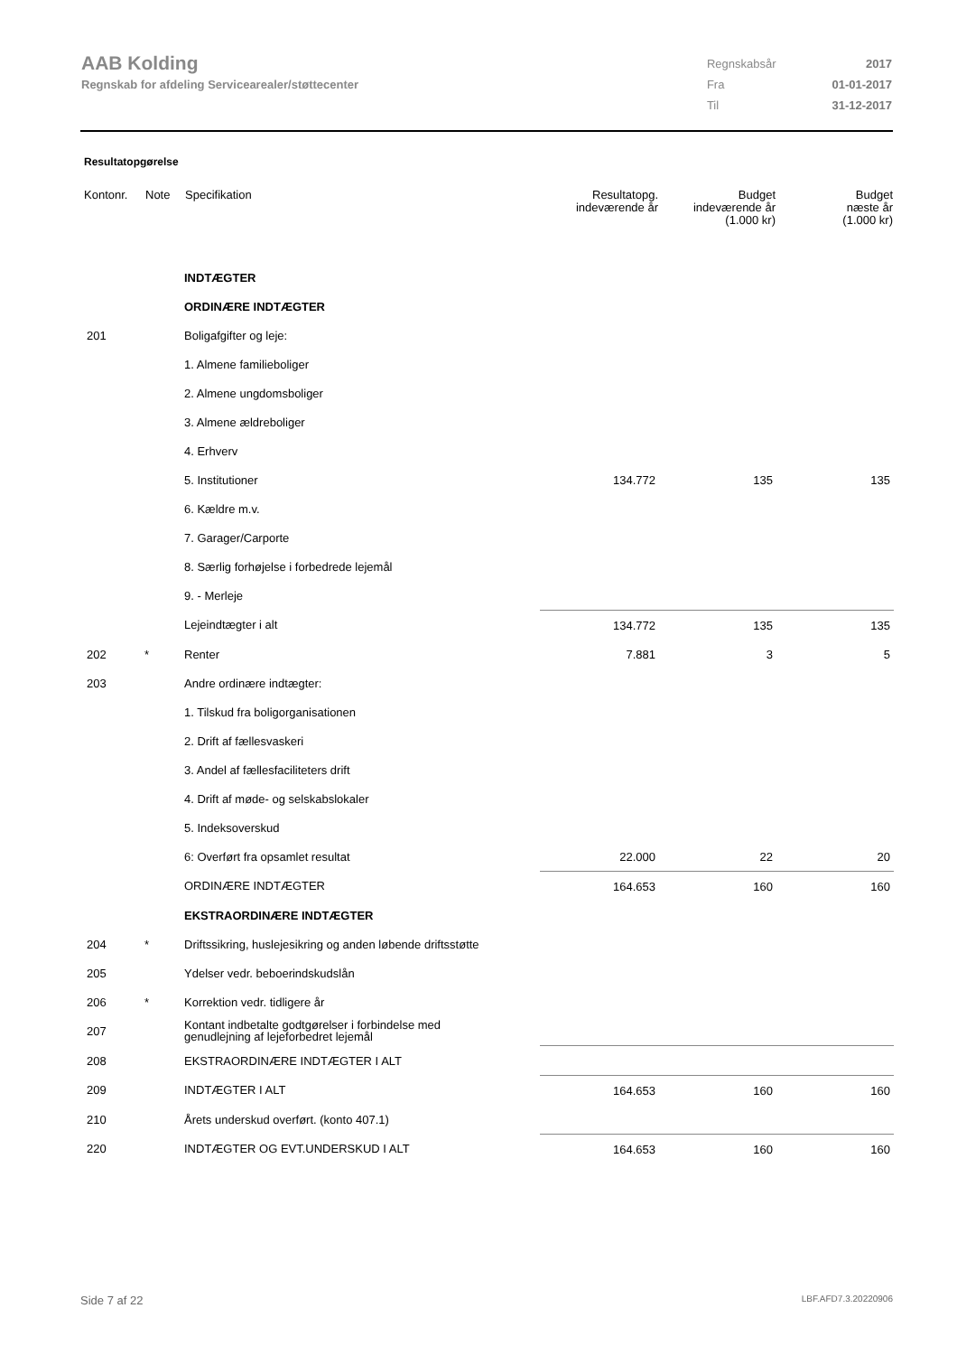AAB Kolding
Regnskab for afdeling Servicearealer/støttecenter
| Regnskabsår | 2017 |
| Fra | 01-01-2017 |
| Til | 31-12-2017 |
Resultatopgørelse
| Kontonr. | Note | Specifikation | Resultatopg. indeværende år | Budget indeværende år (1.000 kr) | Budget næste år (1.000 kr) |
| --- | --- | --- | --- | --- | --- |
| | | INDTÆGTER | | | |
| | | ORDINÆRE INDTÆGTER | | | |
| 201 | | Boligafgifter og leje: | | | |
| | | 1. Almene familieboliger | | | |
| | | 2. Almene ungdomsboliger | | | |
| | | 3. Almene ældreboliger | | | |
| | | 4. Erhverv | | | |
| | | 5. Institutioner | 134.772 | 135 | 135 |
| | | 6. Kældre m.v. | | | |
| | | 7. Garager/Carporte | | | |
| | | 8. Særlig forhøjelse i forbedrede lejemål | | | |
| | | 9. - Merleje | | | |
| | | Lejeindtægter i alt | 134.772 | 135 | 135 |
| 202 | * | Renter | 7.881 | 3 | 5 |
| 203 | | Andre ordinære indtægter: | | | |
| | | 1. Tilskud fra boligorganisationen | | | |
| | | 2. Drift af fællesvaskeri | | | |
| | | 3. Andel af fællesfaciliteters drift | | | |
| | | 4. Drift af møde- og selskabslokaler | | | |
| | | 5. Indeksoverskud | | | |
| | | 6: Overført fra opsamlet resultat | 22.000 | 22 | 20 |
| | | ORDINÆRE INDTÆGTER | 164.653 | 160 | 160 |
| | | EKSTRAORDINÆRE INDTÆGTER | | | |
| 204 | * | Driftssikring, huslejesikring og anden løbende driftsstøtte | | | |
| 205 | | Ydelser vedr. beboerindskudslån | | | |
| 206 | * | Korrektion vedr. tidligere år | | | |
| 207 | | Kontant indbetalte godtgørelser i forbindelse med genudlejning af lejeforbedret lejemål | | | |
| 208 | | EKSTRAORDINÆRE INDTÆGTER I ALT | | | |
| 209 | | INDTÆGTER I ALT | 164.653 | 160 | 160 |
| 210 | | Årets underskud overført. (konto 407.1) | | | |
| 220 | | INDTÆGTER OG EVT.UNDERSKUD I ALT | 164.653 | 160 | 160 |
Side 7 af 22 LBF.AFD7.3.20220906